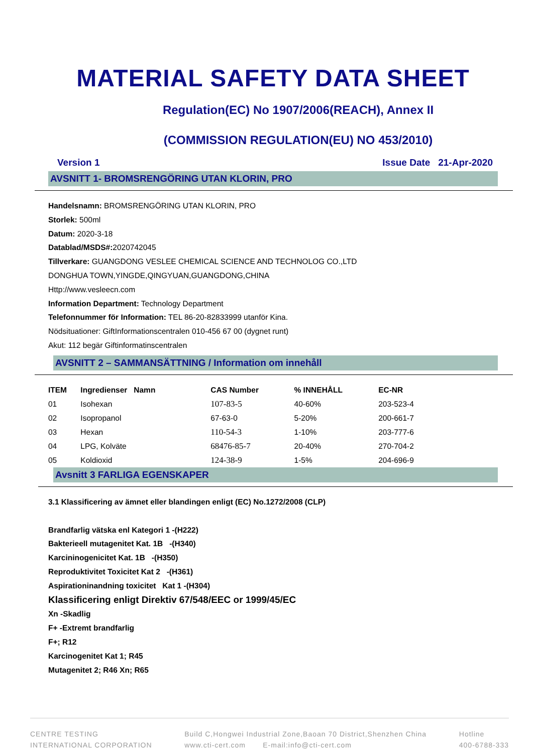MATERIAL SAFETY DATA SHEET
Regulation(EC) No 1907/2006(REACH), Annex II
(COMMISSION REGULATION(EU) NO 453/2010)
Version 1 Issue Date 21-Apr-2020
AVSNITT 1- BROMSRENGÖRING UTAN KLORIN, PRO
Handelsnamn: BROMSRENGÖRING UTAN KLORIN, PRO
Storlek: 500ml
Datum: 2020-3-18
Datablad/MSDS#: 2020742045
Tillverkare: GUANGDONG VESLEE CHEMICAL SCIENCE AND TECHNOLOG CO.,LTD
DONGHUA TOWN,YINGDE,QINGYUAN,GUANGDONG,CHINA
Http://www.vesleecn.com
Information Department: Technology Department
Telefonnummer för Information: TEL 86-20-82833999 utanför Kina.
Nödsituationer: GiftInformationscentralen 010-456 67 00 (dygnet runt)
Akut: 112 begär Giftinformatinscentralen
AVSNITT 2 – SAMMANSÄTTNING / Information om innehåll
| ITEM | Ingredienser Namn | CAS Number | % INNEHÅLL | EC-NR |
| --- | --- | --- | --- | --- |
| 01 | Isohexan | 107-83-5 | 40-60% | 203-523-4 |
| 02 | Isopropanol | 67-63-0 | 5-20% | 200-661-7 |
| 03 | Hexan | 110-54-3 | 1-10% | 203-777-6 |
| 04 | LPG, Kolväte | 68476-85-7 | 20-40% | 270-704-2 |
| 05 | Koldioxid | 124-38-9 | 1-5% | 204-696-9 |
Avsnitt 3 FARLIGA EGENSKAPER
3.1 Klassificering av ämnet eller blandingen enligt (EC) No.1272/2008 (CLP)
Brandfarlig vätska enl Kategori 1 -(H222)
Bakterieell mutagenitet Kat. 1B -(H340)
Karcininogenicitet Kat. 1B -(H350)
Reproduktivitet Toxicitet Kat 2 -(H361)
Aspirationinandning toxicitet Kat 1 -(H304)
Klassificering enligt Direktiv 67/548/EEC or 1999/45/EC
Xn -Skadlig
F+ -Extremt brandfarlig
F+; R12
Karcinogenitet Kat 1; R45
Mutagenitet 2; R46 Xn; R65
CENTRE TESTING
INTERNATIONAL CORPORATION
Build C,Hongwei Industrial Zone,Baoan 70 District,Shenzhen China
www.cti-cert.com E-mail:info@cti-cert.com
Hotline
400-6788-333